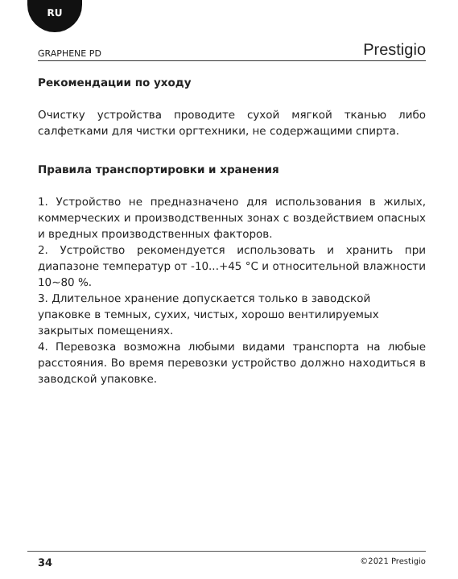RU
GRAPHENE PD Prestigio
Рекомендации по уходу
Очистку устройства проводите сухой мягкой тканью либо салфетками для чистки оргтехники, не содержащими спирта.
Правила транспортировки и хранения
1. Устройство не предназначено для использования в жилых, коммерческих и производственных зонах с воздействием опасных и вредных производственных факторов.
2. Устройство рекомендуется использовать и хранить при диапазоне температур от -10...+45 °C и относительной влажности 10~80 %.
3. Длительное хранение допускается только в заводской упаковке в темных, сухих, чистых, хорошо вентилируемых закрытых помещениях.
4. Перевозка возможна любыми видами транспорта на любые расстояния. Во время перевозки устройство должно находиться в заводской упаковке.
34 ©2021 Prestigio